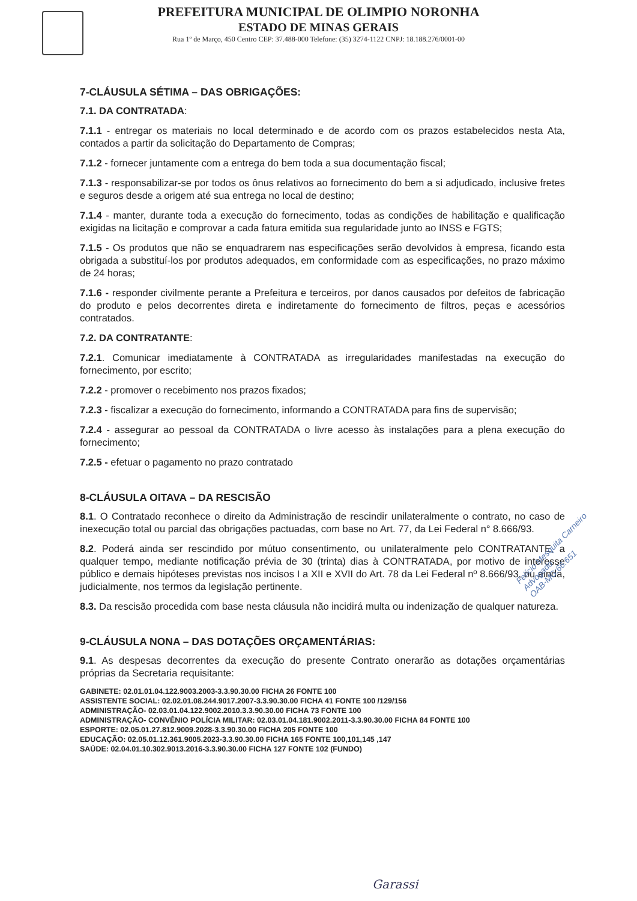PREFEITURA MUNICIPAL DE OLIMPIO NORONHA
ESTADO DE MINAS GERAIS
Rua 1º de Março, 450 Centro CEP: 37.488-000 Telefone: (35) 3274-1122 CNPJ: 18.188.276/0001-00
7-CLÁUSULA SÉTIMA – DAS OBRIGAÇÕES:
7.1. DA CONTRATADA:
7.1.1 - entregar os materiais no local determinado e de acordo com os prazos estabelecidos nesta Ata, contados a partir da solicitação do Departamento de Compras;
7.1.2 - fornecer juntamente com a entrega do bem toda a sua documentação fiscal;
7.1.3 - responsabilizar-se por todos os ônus relativos ao fornecimento do bem a si adjudicado, inclusive fretes e seguros desde a origem até sua entrega no local de destino;
7.1.4 - manter, durante toda a execução do fornecimento, todas as condições de habilitação e qualificação exigidas na licitação e comprovar a cada fatura emitida sua regularidade junto ao INSS e FGTS;
7.1.5 - Os produtos que não se enquadrarem nas especificações serão devolvidos à empresa, ficando esta obrigada a substituí-los por produtos adequados, em conformidade com as especificações, no prazo máximo de 24 horas;
7.1.6 - responder civilmente perante a Prefeitura e terceiros, por danos causados por defeitos de fabricação do produto e pelos decorrentes direta e indiretamente do fornecimento de filtros, peças e acessórios contratados.
7.2. DA CONTRATANTE:
7.2.1. Comunicar imediatamente à CONTRATADA as irregularidades manifestadas na execução do fornecimento, por escrito;
7.2.2 - promover o recebimento nos prazos fixados;
7.2.3 - fiscalizar a execução do fornecimento, informando a CONTRATADA para fins de supervisão;
7.2.4 - assegurar ao pessoal da CONTRATADA o livre acesso às instalações para a plena execução do fornecimento;
7.2.5 - efetuar o pagamento no prazo contratado
8-CLÁUSULA OITAVA – DA RESCISÃO
8.1. O Contratado reconhece o direito da Administração de rescindir unilateralmente o contrato, no caso de inexecução total ou parcial das obrigações pactuadas, com base no Art. 77, da Lei Federal n° 8.666/93.
8.2. Poderá ainda ser rescindido por mútuo consentimento, ou unilateralmente pelo CONTRATANTE, a qualquer tempo, mediante notificação prévia de 30 (trinta) dias à CONTRATADA, por motivo de interesse público e demais hipóteses previstas nos incisos I a XII e XVII do Art. 78 da Lei Federal nº 8.666/93, ou ainda, judicialmente, nos termos da legislação pertinente.
8.3. Da rescisão procedida com base nesta cláusula não incidirá multa ou indenização de qualquer natureza.
9-CLÁUSULA NONA – DAS DOTAÇÕES ORÇAMENTÁRIAS:
9.1. As despesas decorrentes da execução do presente Contrato onerarão as dotações orçamentárias próprias da Secretaria requisitante:
GABINETE: 02.01.01.04.122.9003.2003-3.3.90.30.00 FICHA 26 FONTE 100
ASSISTENTE SOCIAL: 02.02.01.08.244.9017.2007-3.3.90.30.00 FICHA 41 FONTE 100 /129/156
ADMINISTRAÇÃO- 02.03.01.04.122.9002.2010.3.3.90.30.00 FICHA 73 FONTE 100
ADMINISTRAÇÃO- CONVÊNIO POLÍCIA MILITAR: 02.03.01.04.181.9002.2011-3.3.90.30.00 FICHA 84 FONTE 100
ESPORTE: 02.05.01.27.812.9009.2028-3.3.90.30.00 FICHA 205 FONTE 100
EDUCAÇÃO: 02.05.01.12.361.9005.2023-3.3.90.30.00 FICHA 165 FONTE 100,101,145 ,147
SAÚDE: 02.04.01.10.302.9013.2016-3.3.90.30.00 FICHA 127 FONTE 102 (FUNDO)
Felício Mesquita Carneiro
Advogado
OAB-MG:66.651
Garassi